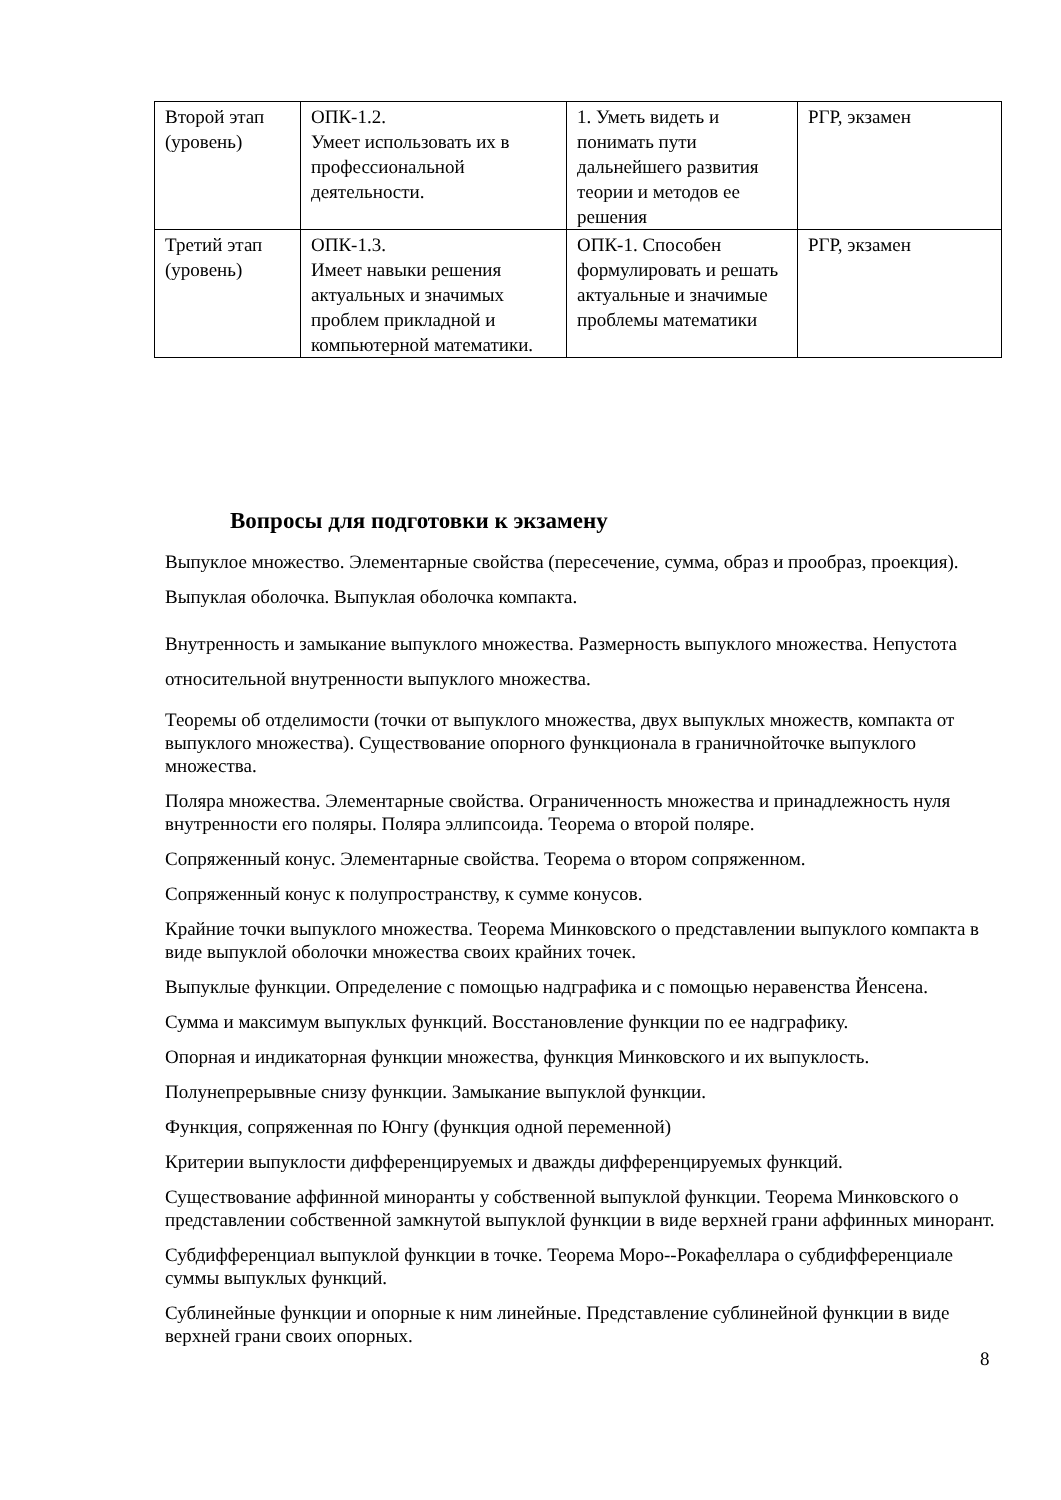| Второй этап (уровень) | ОПК-1.2. Умеет использовать их в профессиональной деятельности. | 1. Уметь видеть и понимать пути дальнейшего развития теории и методов ее решения | РГР, экзамен |
| Третий этап (уровень) | ОПК-1.3. Имеет навыки решения актуальных и значимых проблем прикладной и компьютерной математики. | ОПК-1. Способен формулировать и решать актуальные и значимые проблемы математики | РГР, экзамен |
Вопросы для подготовки к экзамену
Выпуклое множество. Элементарные свойства (пересечение, сумма, образ и прообраз, проекция). Выпуклая оболочка. Выпуклая оболочка компакта.
Внутренность и замыкание выпуклого множества. Размерность выпуклого множества. Непустота относительной внутренности выпуклого множества.
Теоремы об отделимости (точки от выпуклого множества, двух выпуклых множеств, компакта от выпуклого множества). Существование опорного функционала в граничнойточке выпуклого множества.
Поляра множества. Элементарные свойства. Ограниченность множества и принадлежность нуля внутренности его поляры. Поляра эллипсоида. Теорема о второй поляре.
Сопряженный конус. Элементарные свойства. Теорема о втором сопряженном.
Сопряженный конус к полупространству, к сумме конусов.
Крайние точки выпуклого множества. Теорема Минковского о представлении выпуклого компакта в виде выпуклой оболочки множества своих крайних точек.
Выпуклые функции. Определение с помощью надграфика и с помощью неравенства Йенсена.
Сумма и максимум выпуклых функций. Восстановление функции по ее надграфику.
Опорная и индикаторная функции множества, функция Минковского и их выпуклость.
Полунепрерывные снизу функции. Замыкание выпуклой функции.
Функция, сопряженная по Юнгу (функция одной переменной)
Критерии выпуклости дифференцируемых и дважды дифференцируемых функций.
Существование аффинной миноранты у собственной выпуклой функции. Теорема Минковского о представлении собственной замкнутой выпуклой функции в виде верхней грани аффинных минорант.
Субдифференциал выпуклой функции в точке. Теорема Моро--Рокафеллара о субдифференциале суммы выпуклых функций.
Сублинейные функции и опорные к ним линейные. Представление сублинейной функции в виде верхней грани своих опорных.
8